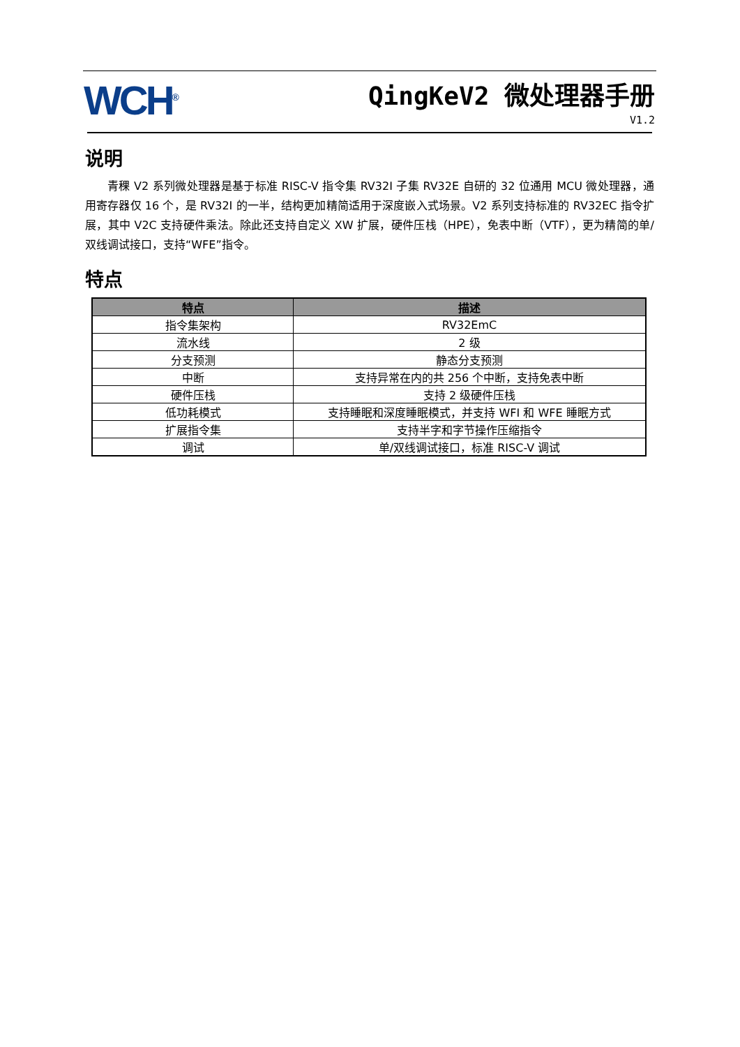WCH<sup>®</sup> QingKeV2 微处理器手册
V1.2
说明
青稞 V2 系列微处理器是基于标准 RISC-V 指令集 RV32I 子集 RV32E 自研的 32 位通用 MCU 微处理器，通用寄存器仅 16 个，是 RV32I 的一半，结构更加精简适用于深度嵌入式场景。V2 系列支持标准的 RV32EC 指令扩展，其中 V2C 支持硬件乘法。除此还支持自定义 XW 扩展，硬件压栈（HPE），免表中断（VTF），更为精简的单/双线调试接口，支持“WFE”指令。
特点
| 特点 | 描述 |
| --- | --- |
| 指令集架构 | RV32EmC |
| 流水线 | 2 级 |
| 分支预测 | 静态分支预测 |
| 中断 | 支持异常在内的共 256 个中断，支持免表中断 |
| 硬件压栈 | 支持 2 级硬件压栈 |
| 低功耗模式 | 支持睡眠和深度睡眠模式，并支持 WFI 和 WFE 睡眠方式 |
| 扩展指令集 | 支持半字和字节操作压缩指令 |
| 调试 | 单/双线调试接口，标准 RISC-V 调试 |